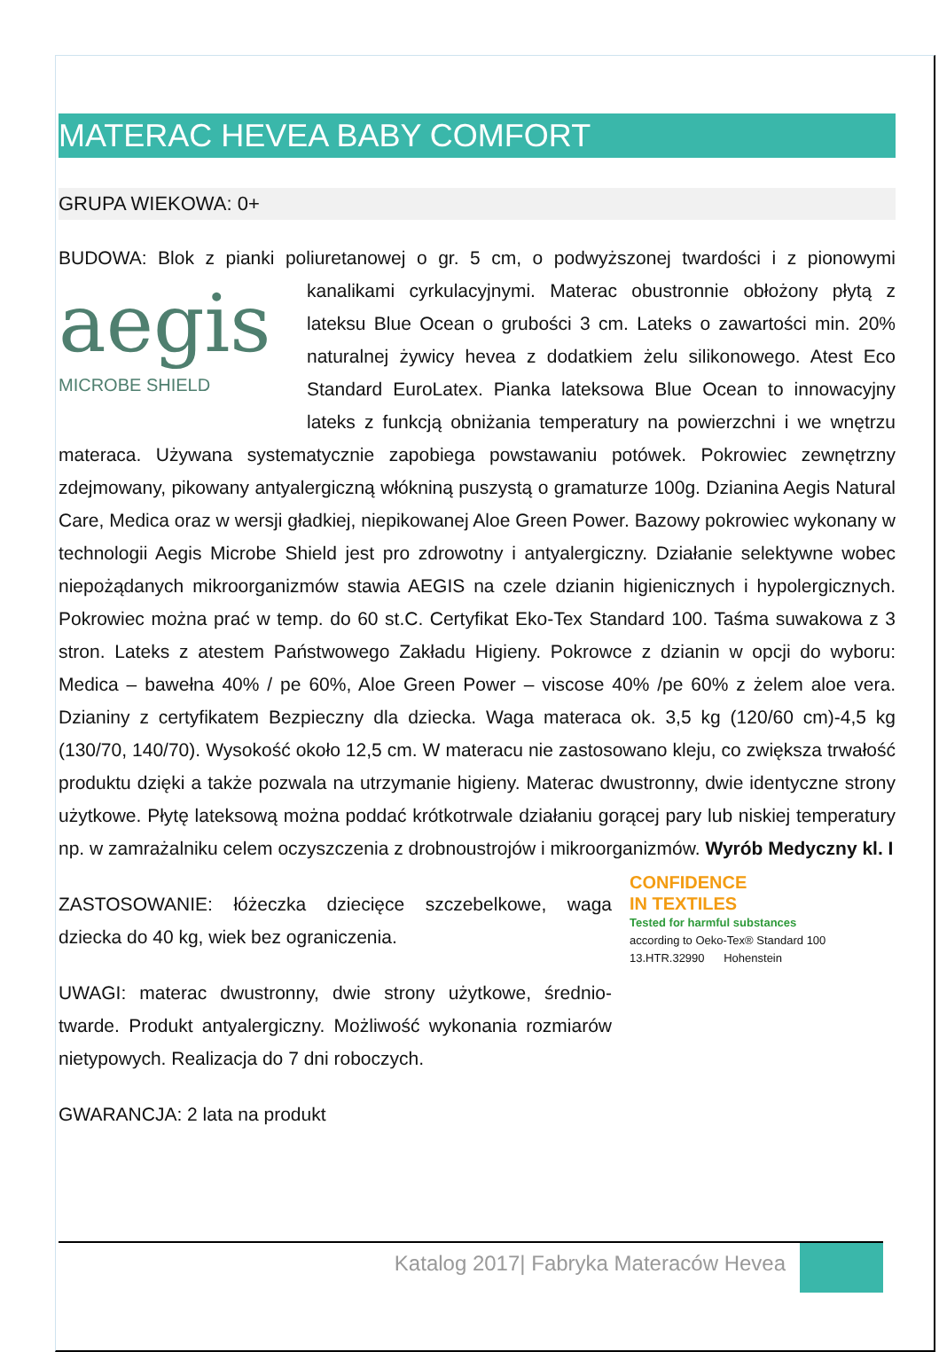MATERAC HEVEA BABY COMFORT
GRUPA WIEKOWA: 0+
BUDOWA: Blok z pianki poliuretanowej o gr. 5 cm, o podwyższonej twardości i z aegis
MICROBE SHIELD pionowymi kanalikami cyrkulacyjnymi. Materac obustronnie obłożony płytą z lateksu Blue Ocean o grubości 3 cm. Lateks o zawartości min. 20% naturalnej żywicy hevea z dodatkiem żelu silikonowego. Atest Eco Standard EuroLatex. Pianka lateksowa Blue Ocean to innowacyjny lateks z funkcją obniżania temperatury na powierzchni i we wnętrzu materaca. Używana systematycznie zapobiega powstawaniu potówek. Pokrowiec zewnętrzny zdejmowany, pikowany antyalergiczną włókniną puszystą o gramaturze 100g. Dzianina Aegis Natural Care, Medica oraz w wersji gładkiej, niepikowanej Aloe Green Power. Bazowy pokrowiec wykonany w technologii Aegis Microbe Shield jest pro zdrowotny i antyalergiczny. Działanie selektywne wobec niepożądanych mikroorganizmów stawia AEGIS na czele dzianin higienicznych i hypolergicznych. Pokrowiec można prać w temp. do 60 st.C. Certyfikat Eko-Tex Standard 100. Taśma suwakowa z 3 stron. Lateks z atestem Państwowego Zakładu Higieny. Pokrowce z dzianin w opcji do wyboru: Medica – bawełna 40% / pe 60%, Aloe Green Power – viscose 40% /pe 60% z żelem aloe vera. Dzianiny z certyfikatem Bezpieczny dla dziecka. Waga materaca ok. 3,5 kg (120/60 cm)-4,5 kg (130/70, 140/70). Wysokość około 12,5 cm. W materacu nie zastosowano kleju, co zwiększa trwałość produktu dzięki a także pozwala na utrzymanie higieny. Materac dwustronny, dwie identyczne strony użytkowe. Płytę lateksową można poddać krótkotrwale działaniu gorącej pary lub niskiej temperatury np. w zamrażalniku celem oczyszczenia z drobnoustrojów i mikroorganizmów. Wyrób Medyczny kl. I
CONFIDENCE
IN TEXTILES
Tested for harmful substances
according to Oeko-Tex® Standard 100
13.HTR.32990 Hohenstein
ZASTOSOWANIE: łóżeczka dziecięce szczebelkowe, waga dziecka do 40 kg, wiek bez ograniczenia.
UWAGI: materac dwustronny, dwie strony użytkowe, średnio-twarde. Produkt antyalergiczny. Możliwość wykonania rozmiarów nietypowych. Realizacja do 7 dni roboczych.
GWARANCJA: 2 lata na produkt
Katalog 2017| Fabryka Materaców Hevea